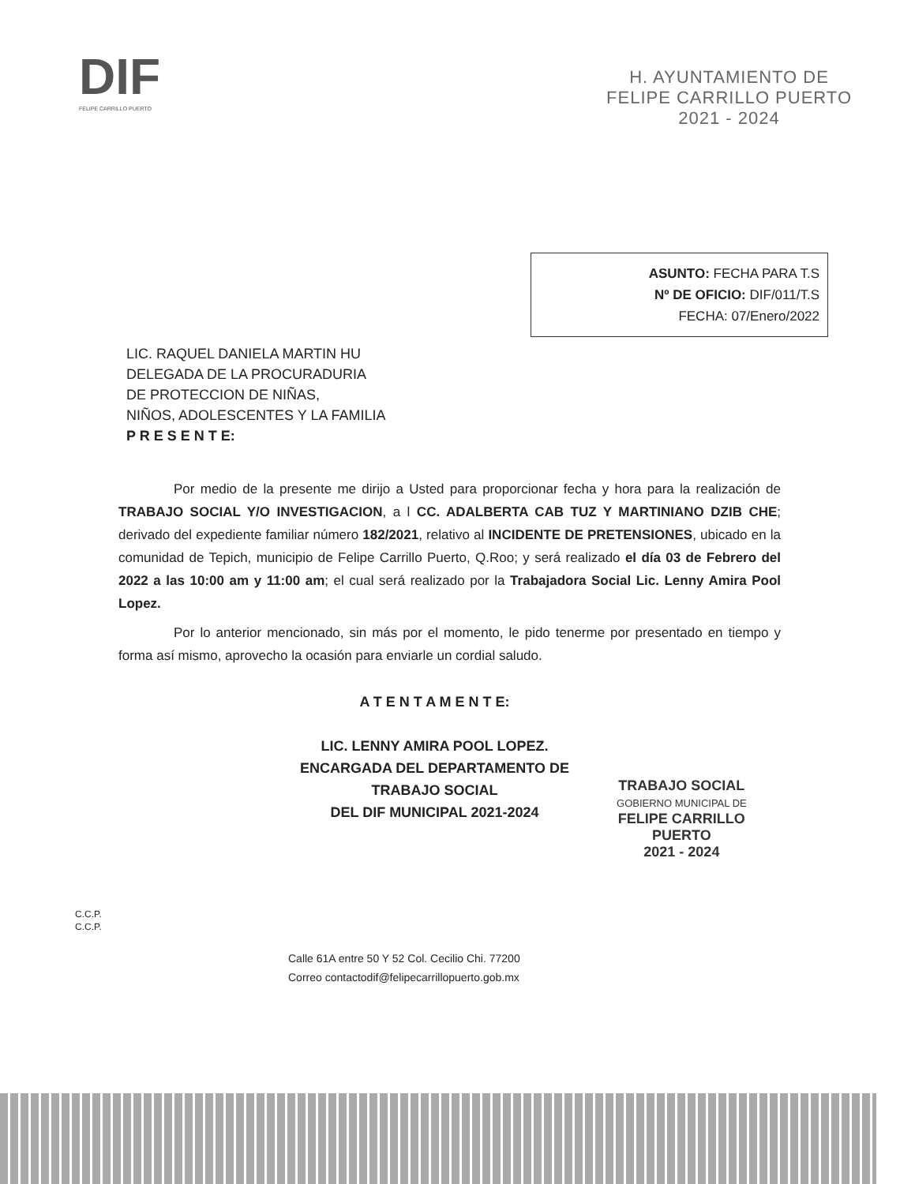DIF
FELIPE CARRILLO PUERTO
H. AYUNTAMIENTO DE
FELIPE CARRILLO PUERTO
2021 - 2024
ASUNTO: FECHA PARA T.S
Nº DE OFICIO: DIF/011/T.S
FECHA: 07/Enero/2022
LIC. RAQUEL DANIELA MARTIN HU
DELEGADA DE LA PROCURADURIA
DE PROTECCION DE NIÑAS,
NIÑOS, ADOLESCENTES Y LA FAMILIA
P R E S E N T E:
Por medio de la presente me dirijo a Usted para proporcionar fecha y hora para la realización de TRABAJO SOCIAL Y/O INVESTIGACION, a l CC. ADALBERTA CAB TUZ Y MARTINIANO DZIB CHE; derivado del expediente familiar número 182/2021, relativo al INCIDENTE DE PRETENSIONES, ubicado en la comunidad de Tepich, municipio de Felipe Carrillo Puerto, Q.Roo; y será realizado el día 03 de Febrero del 2022 a las 10:00 am y 11:00 am; el cual será realizado por la Trabajadora Social Lic. Lenny Amira Pool Lopez.
Por lo anterior mencionado, sin más por el momento, le pido tenerme por presentado en tiempo y forma así mismo, aprovecho la ocasión para enviarle un cordial saludo.
A T E N T A M E N T E:
LIC. LENNY AMIRA POOL LOPEZ.
ENCARGADA DEL DEPARTAMENTO DE
TRABAJO SOCIAL
DEL DIF MUNICIPAL 2021-2024
TRABAJO SOCIAL
GOBIERNO MUNICIPAL DE
FELIPE CARRILLO
PUERTO
2021 - 2024
C.C.P.
C.C.P.
Calle 61A entre 50 Y 52 Col. Cecilio Chi. 77200
Correo contactodif@felipecarrillopuerto.gob.mx